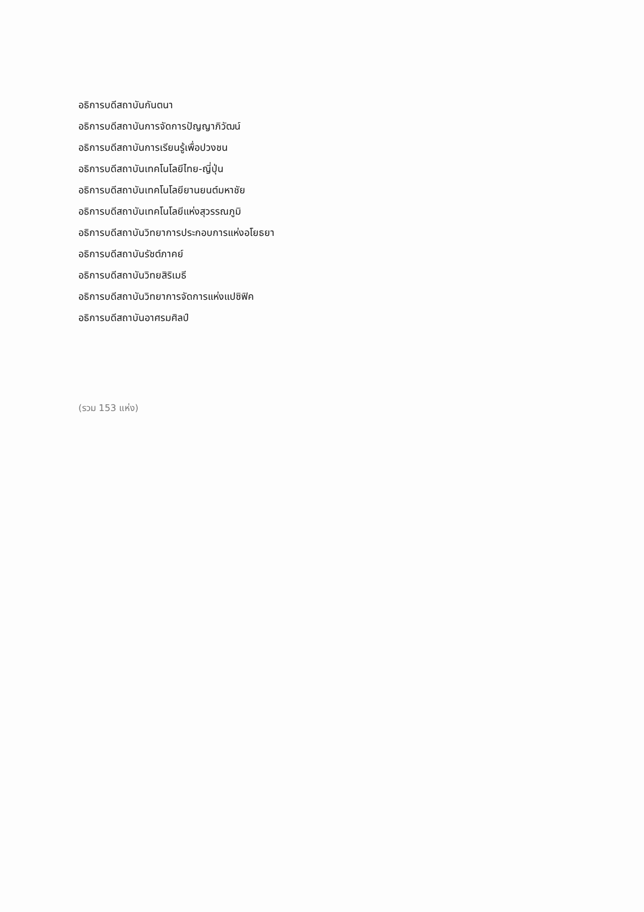อธิการบดีสถาบันกันตนา
อธิการบดีสถาบันการจัดการปัญญาภิวัฒน์
อธิการบดีสถาบันการเรียนรู้เพื่อปวงชน
อธิการบดีสถาบันเทคโนโลยีไทย-ญี่ปุ่น
อธิการบดีสถาบันเทคโนโลยียานยนต์มหาชัย
อธิการบดีสถาบันเทคโนโลยีแห่งสุวรรณภูมิ
อธิการบดีสถาบันวิทยาการประกอบการแห่งอโยธยา
อธิการบดีสถาบันรัชต์ภาคย์
อธิการบดีสถาบันวิทยสิริเมธี
อธิการบดีสถาบันวิทยาการจัดการแห่งแปซิฟิค
อธิการบดีสถาบันอาศรมศิลป์
(รวม 153 แห่ง)